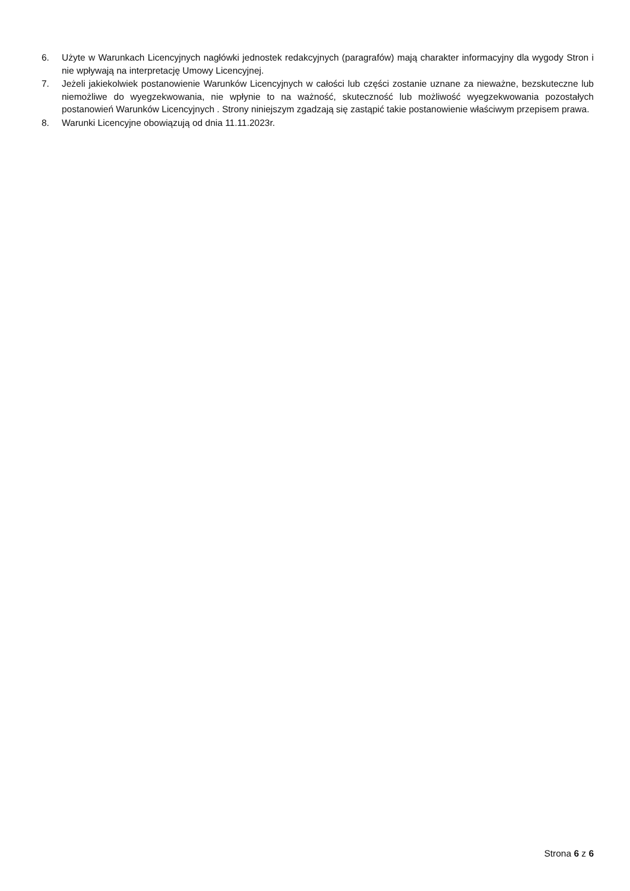6. Użyte w Warunkach Licencyjnych nagłówki jednostek redakcyjnych (paragrafów) mają charakter informacyjny dla wygody Stron i nie wpływają na interpretację Umowy Licencyjnej.
7. Jeżeli jakiekolwiek postanowienie Warunków Licencyjnych w całości lub części zostanie uznane za nieważne, bezskuteczne lub niemożliwe do wyegzekwowania, nie wpłynie to na ważność, skuteczność lub możliwość wyegzekwowania pozostałych postanowień Warunków Licencyjnych . Strony niniejszym zgadzają się zastąpić takie postanowienie właściwym przepisem prawa.
8. Warunki Licencyjne obowiązują od dnia 11.11.2023r.
Strona 6 z 6